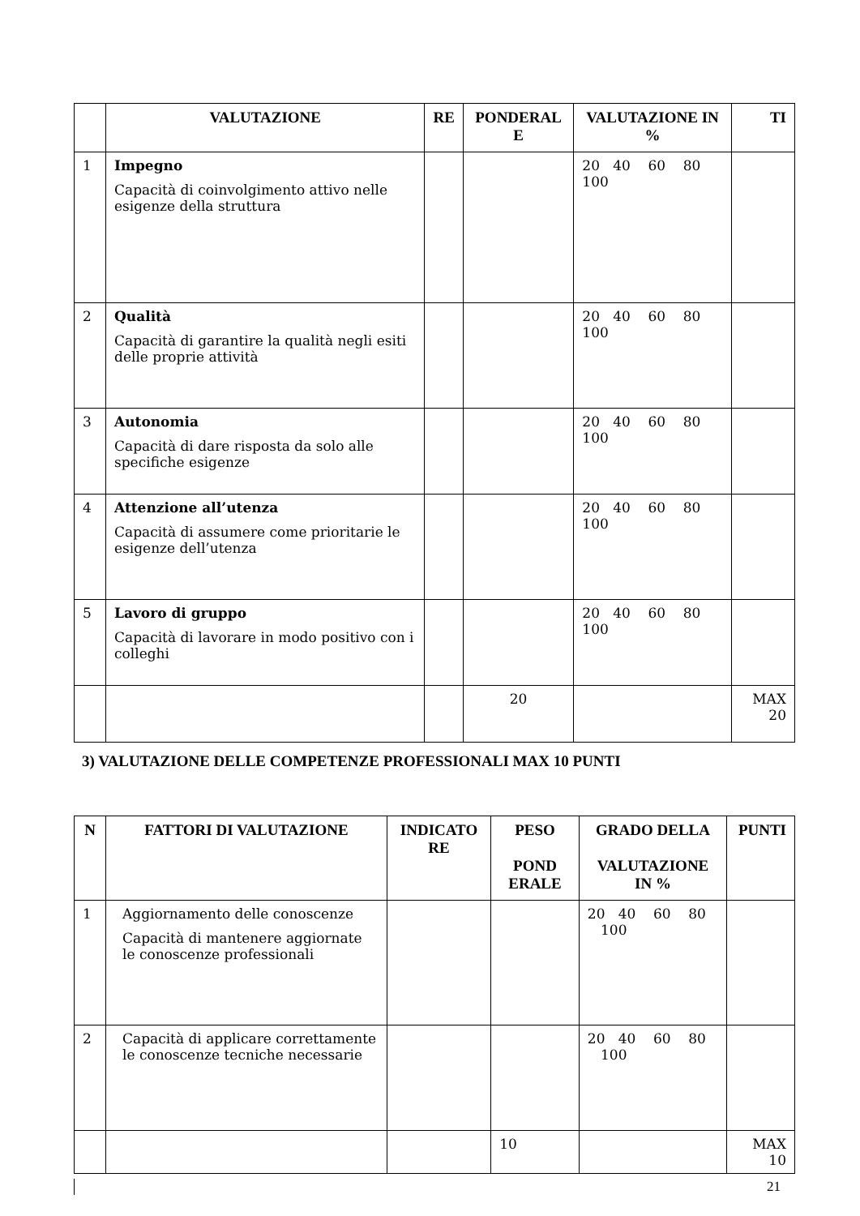| | VALUTAZIONE | RE | PONDERAL E | VALUTAZIONE IN % | TI |
| --- | --- | --- | --- | --- | --- |
| 1 | Impegno Capacità di coinvolgimento attivo nelle esigenze della struttura | | | 20 40 60 80 100 | |
| 2 | Qualità Capacità di garantire la qualità negli esiti delle proprie attività | | | 20 40 60 80 100 | |
| 3 | Autonomia Capacità di dare risposta da solo alle specifiche esigenze | | | 20 40 60 80 100 | |
| 4 | Attenzione all’utenza Capacità di assumere come prioritarie le esigenze dell’utenza | | | 20 40 60 80 100 | |
| 5 | Lavoro di gruppo Capacità di lavorare in modo positivo con i colleghi | | | 20 40 60 80 100 | |
| | | | 20 | | MAX 20 |
3) VALUTAZIONE DELLE COMPETENZE PROFESSIONALI MAX 10 PUNTI
| N | FATTORI DI VALUTAZIONE | INDICATO RE | PESO POND ERALE | GRADO DELLA VALUTAZIONE IN % | PUNTI |
| --- | --- | --- | --- | --- | --- |
| 1 | Aggiornamento delle conoscenze Capacità di mantenere aggiornate le conoscenze professionali | | | 20 40 60 80 100 | |
| 2 | Capacità di applicare correttamente le conoscenze tecniche necessarie | | | 20 40 60 80 100 | |
| | | | 10 | | MAX 10 |
21